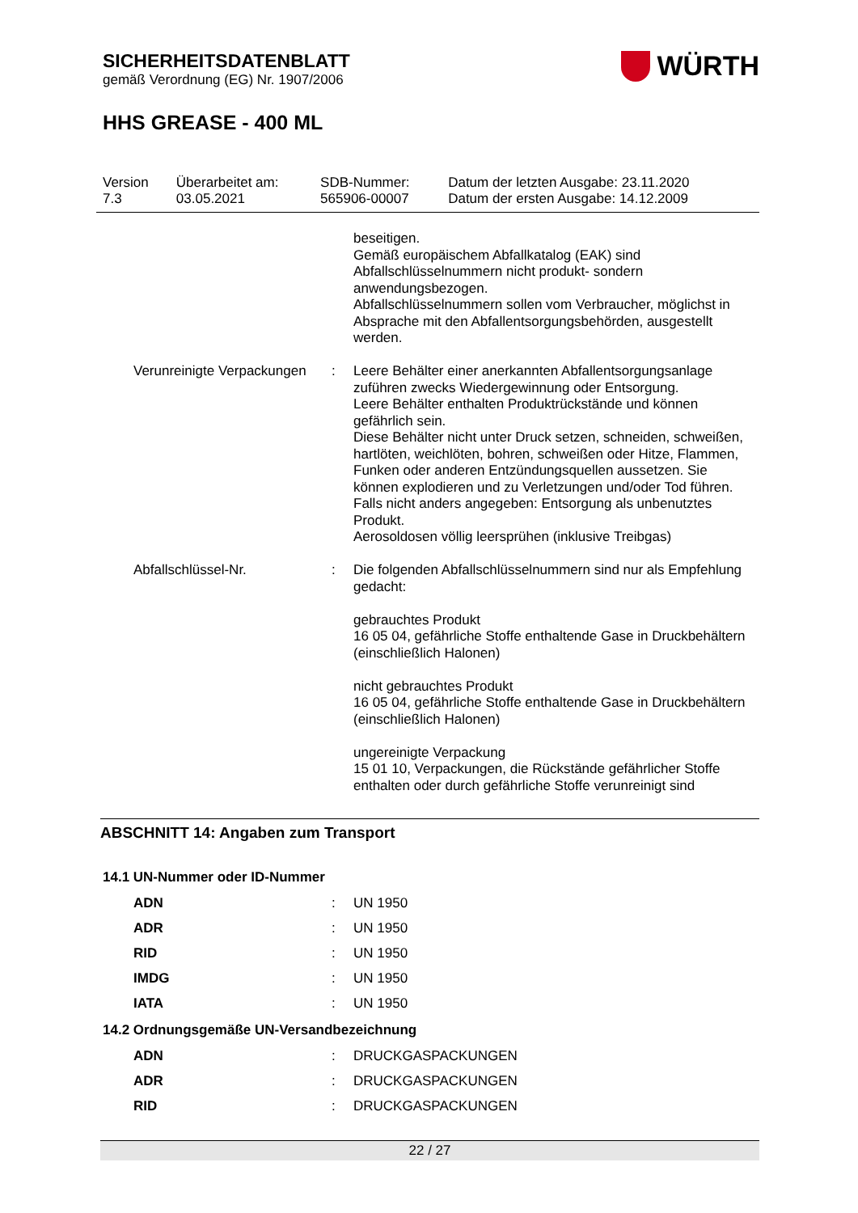SICHERHEITSDATENBLATT
gemäß Verordnung (EG) Nr. 1907/2006
WÜRTH
HHS GREASE - 400 ML
| Version 7.3 | Überarbeitet am: 03.05.2021 | SDB-Nummer: 565906-00007 | Datum der letzten Ausgabe: 23.11.2020 Datum der ersten Ausgabe: 14.12.2009 |
| | | beseitigen. Gemäß europäischem Abfallkatalog (EAK) sind Abfallschlüsselnummern nicht produkt- sondern anwendungsbezogen. Abfallschlüsselnummern sollen vom Verbraucher, möglichst in Absprache mit den Abfallentsorgungsbehörden, ausgestellt werden. |
| Verunreinigte Verpackungen | : | Leere Behälter einer anerkannten Abfallentsorgungsanlage zuführen zwecks Wiedergewinnung oder Entsorgung. Leere Behälter enthalten Produktrückstände und können gefährlich sein. Diese Behälter nicht unter Druck setzen, schneiden, schweißen, hartlöten, weichlöten, bohren, schweißen oder Hitze, Flammen, Funken oder anderen Entzündungsquellen aussetzen. Sie können explodieren und zu Verletzungen und/oder Tod führen. Falls nicht anders angegeben: Entsorgung als unbenutztes Produkt. Aerosoldosen völlig leersprühen (inklusive Treibgas) |
| Abfallschlüssel-Nr. | : | Die folgenden Abfallschlüsselnummern sind nur als Empfehlung gedacht: gebrauchtes Produkt 16 05 04, gefährliche Stoffe enthaltende Gase in Druckbehältern (einschließlich Halonen) nicht gebrauchtes Produkt 16 05 04, gefährliche Stoffe enthaltende Gase in Druckbehältern (einschließlich Halonen) ungereinigte Verpackung 15 01 10, Verpackungen, die Rückstände gefährlicher Stoffe enthalten oder durch gefährliche Stoffe verunreinigt sind |
ABSCHNITT 14: Angaben zum Transport
14.1 UN-Nummer oder ID-Nummer
| ADN | : | UN 1950 |
| ADR | : | UN 1950 |
| RID | : | UN 1950 |
| IMDG | : | UN 1950 |
| IATA | : | UN 1950 |
14.2 Ordnungsgemäße UN-Versandbezeichnung
| ADN | : | DRUCKGASPACKUNGEN |
| ADR | : | DRUCKGASPACKUNGEN |
| RID | : | DRUCKGASPACKUNGEN |
22 / 27